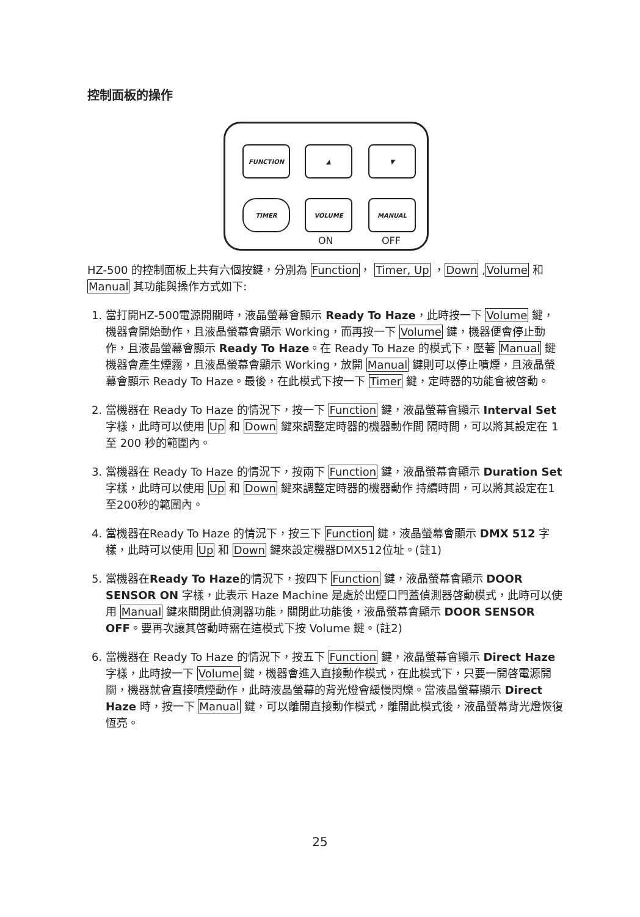控制面板的操作
FUNCTION ▲ ▼
TIMER VOLUME MANUAL
ON OFF
HZ-500 的控制面板上共有六個按鍵，分別為 Function， Timer, Up ，Down ,Volume 和 Manual 其功能與操作方式如下:
1. 當打開HZ-500電源開關時，液晶螢幕會顯示 Ready To Haze，此時按一下 Volume 鍵，機器會開始動作，且液晶螢幕會顯示 Working，而再按一下 Volume 鍵，機器便會停止動作，且液晶螢幕會顯示 Ready To Haze。在 Ready To Haze 的模式下，壓著 Manual 鍵機器會產生煙霧，且液晶螢幕會顯示 Working，放開 Manual 鍵則可以停止噴煙，且液晶螢幕會顯示 Ready To Haze。最後，在此模式下按一下 Timer 鍵，定時器的功能會被啓動。
2. 當機器在 Ready To Haze 的情況下，按一下 Function 鍵，液晶螢幕會顯示 Interval Set 字樣，此時可以使用 Up 和 Down 鍵來調整定時器的機器動作間 隔時間，可以將其設定在 1 至 200 秒的範圍內。
3. 當機器在 Ready To Haze 的情況下，按兩下 Function 鍵，液晶螢幕會顯示 Duration Set 字樣，此時可以使用 Up 和 Down 鍵來調整定時器的機器動作 持續時間，可以將其設定在1至200秒的範圍內。
4. 當機器在Ready To Haze 的情況下，按三下 Function 鍵，液晶螢幕會顯示 DMX 512 字樣，此時可以使用 Up 和 Down 鍵來設定機器DMX512位址。(註1)
5. 當機器在Ready To Haze的情況下，按四下 Function 鍵，液晶螢幕會顯示 DOOR SENSOR ON 字樣，此表示 Haze Machine 是處於出煙口門蓋偵測器啓動模式，此時可以使用 Manual 鍵來關閉此偵測器功能，關閉此功能後，液晶螢幕會顯示 DOOR SENSOR OFF。要再次讓其啓動時需在這模式下按 Volume 鍵。(註2)
6. 當機器在 Ready To Haze 的情況下，按五下 Function 鍵，液晶螢幕會顯示 Direct Haze 字樣，此時按一下 Volume 鍵，機器會進入直接動作模式，在此模式下，只要一開啓電源開關，機器就會直接噴煙動作，此時液晶螢幕的背光燈會緩慢閃爍。當液晶螢幕顯示 Direct Haze 時，按一下 Manual 鍵，可以離開直接動作模式，離開此模式後，液晶螢幕背光燈恢復恆亮。
25